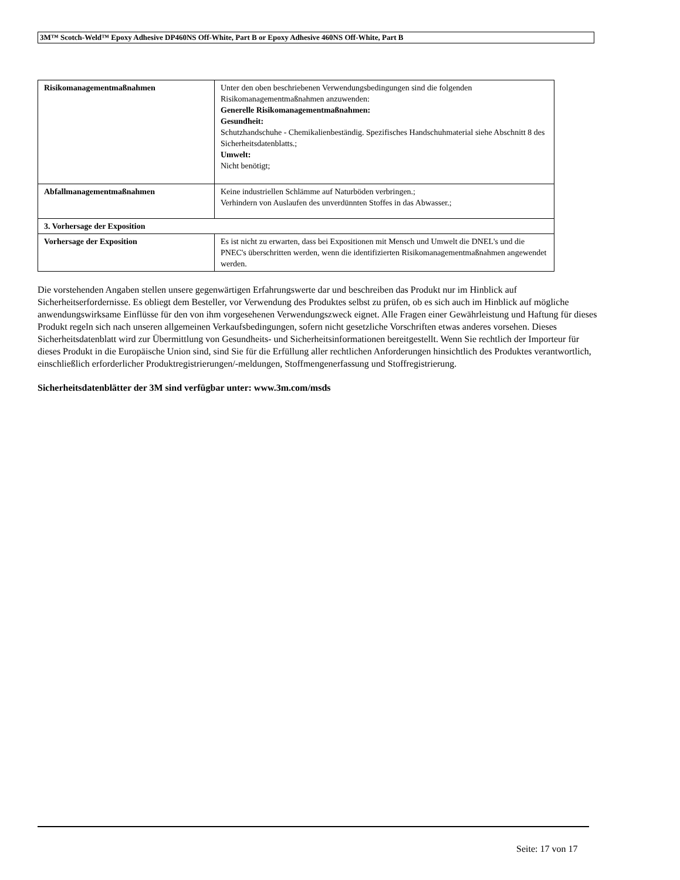3M™ Scotch-Weld™ Epoxy Adhesive DP460NS Off-White, Part B or Epoxy Adhesive 460NS Off-White, Part B
| Risikomanagementmaßnahmen | Unter den oben beschriebenen Verwendungsbedingungen sind die folgenden Risikomanagementmaßnahmen anzuwenden: Generelle Risikomanagementmaßnahmen: Gesundheit: Schutzhandschuhe - Chemikalienbeständig. Spezifisches Handschuhmaterial siehe Abschnitt 8 des Sicherheitsdatenblatts.; Umwelt: Nicht benötigt; |
| Abfallmanagementmaßnahmen | Keine industriellen Schlämme auf Naturböden verbringen.; Verhindern von Auslaufen des unverdünnten Stoffes in das Abwasser.; |
| 3. Vorhersage der Exposition | |
| Vorhersage der Exposition | Es ist nicht zu erwarten, dass bei Expositionen mit Mensch und Umwelt die DNEL's und die PNEC's überschritten werden, wenn die identifizierten Risikomanagementmaßnahmen angewendet werden. |
Die vorstehenden Angaben stellen unsere gegenwärtigen Erfahrungswerte dar und beschreiben das Produkt nur im Hinblick auf Sicherheitserfordernisse. Es obliegt dem Besteller, vor Verwendung des Produktes selbst zu prüfen, ob es sich auch im Hinblick auf mögliche anwendungswirksame Einflüsse für den von ihm vorgesehenen Verwendungszweck eignet. Alle Fragen einer Gewährleistung und Haftung für dieses Produkt regeln sich nach unseren allgemeinen Verkaufsbedingungen, sofern nicht gesetzliche Vorschriften etwas anderes vorsehen. Dieses Sicherheitsdatenblatt wird zur Übermittlung von Gesundheits- und Sicherheitsinformationen bereitgestellt. Wenn Sie rechtlich der Importeur für dieses Produkt in die Europäische Union sind, sind Sie für die Erfüllung aller rechtlichen Anforderungen hinsichtlich des Produktes verantwortlich, einschließlich erforderlicher Produktregistrierungen/-meldungen, Stoffmengenerfassung und Stoffregistrierung.
Sicherheitsdatenblätter der 3M sind verfügbar unter: www.3m.com/msds
Seite: 17 von 17